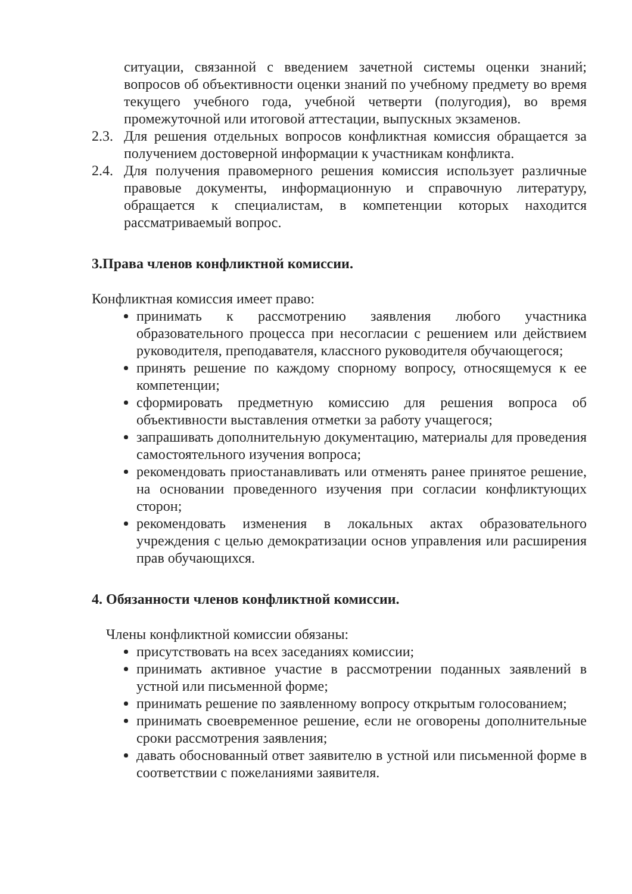ситуации, связанной с введением зачетной системы оценки знаний; вопросов об объективности оценки знаний по учебному предмету во время текущего учебного года, учебной четверти (полугодия), во время промежуточной или итоговой аттестации, выпускных экзаменов.
2.3. Для решения отдельных вопросов конфликтная комиссия обращается за получением достоверной информации к участникам конфликта.
2.4. Для получения правомерного решения комиссия использует различные правовые документы, информационную и справочную литературу, обращается к специалистам, в компетенции которых находится рассматриваемый вопрос.
3.Права членов конфликтной комиссии.
Конфликтная комиссия имеет право:
принимать к рассмотрению заявления любого участника образовательного процесса при несогласии с решением или действием руководителя, преподавателя, классного руководителя обучающегося;
принять решение по каждому спорному вопросу, относящемуся к ее компетенции;
сформировать предметную комиссию для решения вопроса об объективности выставления отметки за работу учащегося;
запрашивать дополнительную документацию, материалы для проведения самостоятельного изучения вопроса;
рекомендовать приостанавливать или отменять ранее принятое решение, на основании проведенного изучения при согласии конфликтующих сторон;
рекомендовать изменения в локальных актах образовательного учреждения с целью демократизации основ управления или расширения прав обучающихся.
4. Обязанности членов конфликтной комиссии.
Члены конфликтной комиссии обязаны:
присутствовать на всех заседаниях комиссии;
принимать активное участие в рассмотрении поданных заявлений в устной или письменной форме;
принимать решение по заявленному вопросу открытым голосованием;
принимать своевременное решение, если не оговорены дополнительные сроки рассмотрения заявления;
давать обоснованный ответ заявителю в устной или письменной форме в соответствии с пожеланиями заявителя.